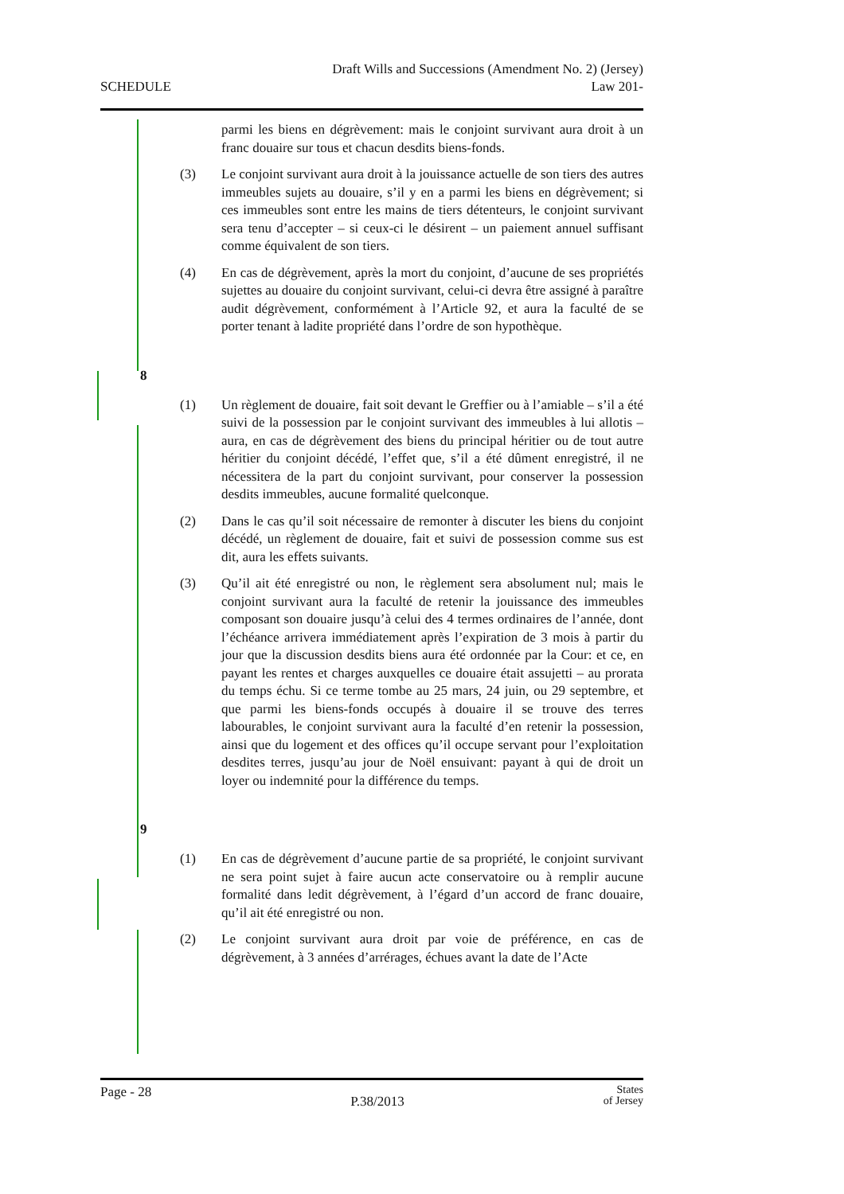SCHEDULE
Draft Wills and Successions (Amendment No. 2) (Jersey)
Law 201-
parmi les biens en dégrèvement: mais le conjoint survivant aura droit à un franc douaire sur tous et chacun desdits biens-fonds.
(3) Le conjoint survivant aura droit à la jouissance actuelle de son tiers des autres immeubles sujets au douaire, s’il y en a parmi les biens en dégrèvement; si ces immeubles sont entre les mains de tiers détenteurs, le conjoint survivant sera tenu d’accepter – si ceux-ci le désirent – un paiement annuel suffisant comme équivalent de son tiers.
(4) En cas de dégrèvement, après la mort du conjoint, d’aucune de ses propriétés sujettes au douaire du conjoint survivant, celui-ci devra être assigné à paraître audit dégrèvement, conformément à l’Article 92, et aura la faculté de se porter tenant à ladite propriété dans l’ordre de son hypothèque.
8
(1) Un règlement de douaire, fait soit devant le Greffier ou à l’amiable – s’il a été suivi de la possession par le conjoint survivant des immeubles à lui allotis – aura, en cas de dégrèvement des biens du principal héritier ou de tout autre héritier du conjoint décédé, l’effet que, s’il a été dûment enregistré, il ne nécessitera de la part du conjoint survivant, pour conserver la possession desdits immeubles, aucune formalité quelconque.
(2) Dans le cas qu’il soit nécessaire de remonter à discuter les biens du conjoint décédé, un règlement de douaire, fait et suivi de possession comme sus est dit, aura les effets suivants.
(3) Qu’il ait été enregistré ou non, le règlement sera absolument nul; mais le conjoint survivant aura la faculté de retenir la jouissance des immeubles composant son douaire jusqu’à celui des 4 termes ordinaires de l’année, dont l’échéance arrivera immédiatement après l’expiration de 3 mois à partir du jour que la discussion desdits biens aura été ordonnée par la Cour: et ce, en payant les rentes et charges auxquelles ce douaire était assujetti – au prorata du temps échu. Si ce terme tombe au 25 mars, 24 juin, ou 29 septembre, et que parmi les biens-fonds occupés à douaire il se trouve des terres labourables, le conjoint survivant aura la faculté d’en retenir la possession, ainsi que du logement et des offices qu’il occupe servant pour l’exploitation desdites terres, jusqu’au jour de Noël ensuivant: payant à qui de droit un loyer ou indemnité pour la différence du temps.
9
(1) En cas de dégrèvement d’aucune partie de sa propriété, le conjoint survivant ne sera point sujet à faire aucun acte conservatoire ou à remplir aucune formalité dans ledit dégrèvement, à l’égard d’un accord de franc douaire, qu’il ait été enregistré ou non.
(2) Le conjoint survivant aura droit par voie de préférence, en cas de dégrèvement, à 3 années d’arrérages, échues avant la date de l’Acte
Page - 28
P.38/2013
States
of Jersey